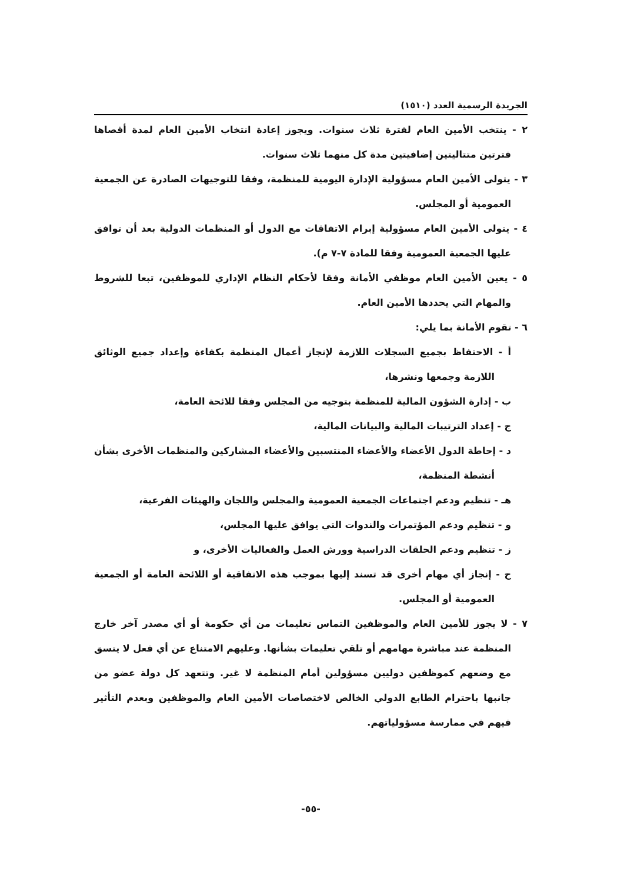الجريدة الرسمية العدد (١٥١٠)
٢ - ينتخب الأمين العام لفترة ثلاث سنوات. ويجوز إعادة انتخاب الأمين العام لمدة أقصاها فترتين متتاليتين إضافيتين مدة كل منهما ثلاث سنوات.
٣ - يتولى الأمين العام مسؤولية الإدارة اليومية للمنظمة، وفقا للتوجيهات الصادرة عن الجمعية العمومية أو المجلس.
٤ - يتولى الأمين العام مسؤولية إبرام الاتفاقات مع الدول أو المنظمات الدولية بعد أن توافق عليها الجمعية العمومية وفقا للمادة ٧-٧ م).
٥ - يعين الأمين العام موظفي الأمانة وفقا لأحكام النظام الإداري للموظفين، تبعا للشروط والمهام التي يحددها الأمين العام.
٦ - تقوم الأمانة بما يلي:
أ - الاحتفاظ بجميع السجلات اللازمة لإنجاز أعمال المنظمة بكفاءة وإعداد جميع الوثائق اللازمة وجمعها ونشرها،
ب - إدارة الشؤون المالية للمنظمة بتوجيه من المجلس وفقا للائحة العامة،
ج - إعداد الترتيبات المالية والبيانات المالية،
د - إحاطة الدول الأعضاء والأعضاء المنتسبين والأعضاء المشاركين والمنظمات الأخرى بشأن أنشطة المنظمة،
هـ - تنظيم ودعم اجتماعات الجمعية العمومية والمجلس واللجان والهيئات الفرعية،
و - تنظيم ودعم المؤتمرات والندوات التي يوافق عليها المجلس،
ز - تنظيم ودعم الحلقات الدراسية وورش العمل والفعاليات الأخرى، و
ح - إنجاز أي مهام أخرى قد تسند إليها بموجب هذه الاتفاقية أو اللائحة العامة أو الجمعية العمومية أو المجلس.
٧ - لا يجوز للأمين العام والموظفين التماس تعليمات من أي حكومة أو أي مصدر آخر خارج المنظمة عند مباشرة مهامهم أو تلقي تعليمات بشأنها. وعليهم الامتناع عن أي فعل لا يتسق مع وضعهم كموظفين دوليين مسؤولين أمام المنظمة لا غير. وتتعهد كل دولة عضو من جانبها باحترام الطابع الدولي الخالص لاختصاصات الأمين العام والموظفين وبعدم التأثير فيهم في ممارسة مسؤولياتهم.
-٥٥-